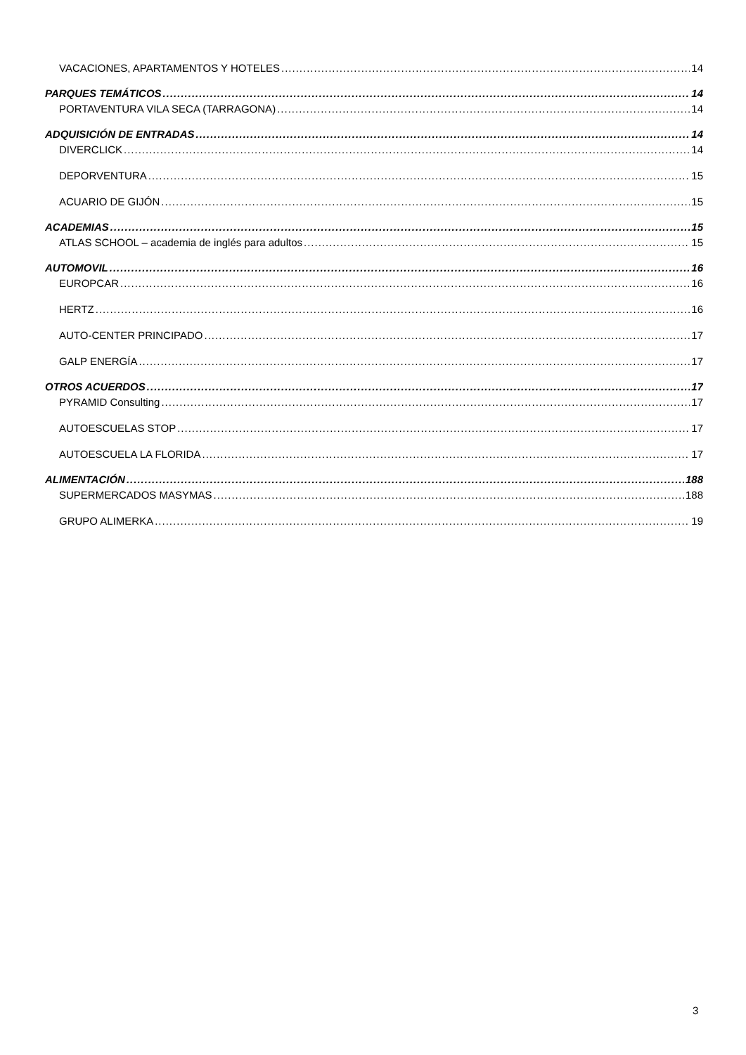VACACIONES, APARTAMENTOS Y HOTELES 14
PARQUES TEMÁTICOS 14
PORTAVENTURA VILA SECA (TARRAGONA) 14
ADQUISICIÓN DE ENTRADAS 14
DIVERCLICK 14
DEPORVENTURA 15
ACUARIO DE GIJÓN 15
ACADEMIAS 15
ATLAS SCHOOL – academia de inglés para adultos 15
AUTOMOVIL 16
EUROPCAR 16
HERTZ 16
AUTO-CENTER PRINCIPADO 17
GALP ENERGÍA 17
OTROS ACUERDOS 17
PYRAMID Consulting 17
AUTOESCUELAS STOP 17
AUTOESCUELA LA FLORIDA 17
ALIMENTACIÓN 188
SUPERMERCADOS MASYMAS 188
GRUPO ALIMERKA 19
3